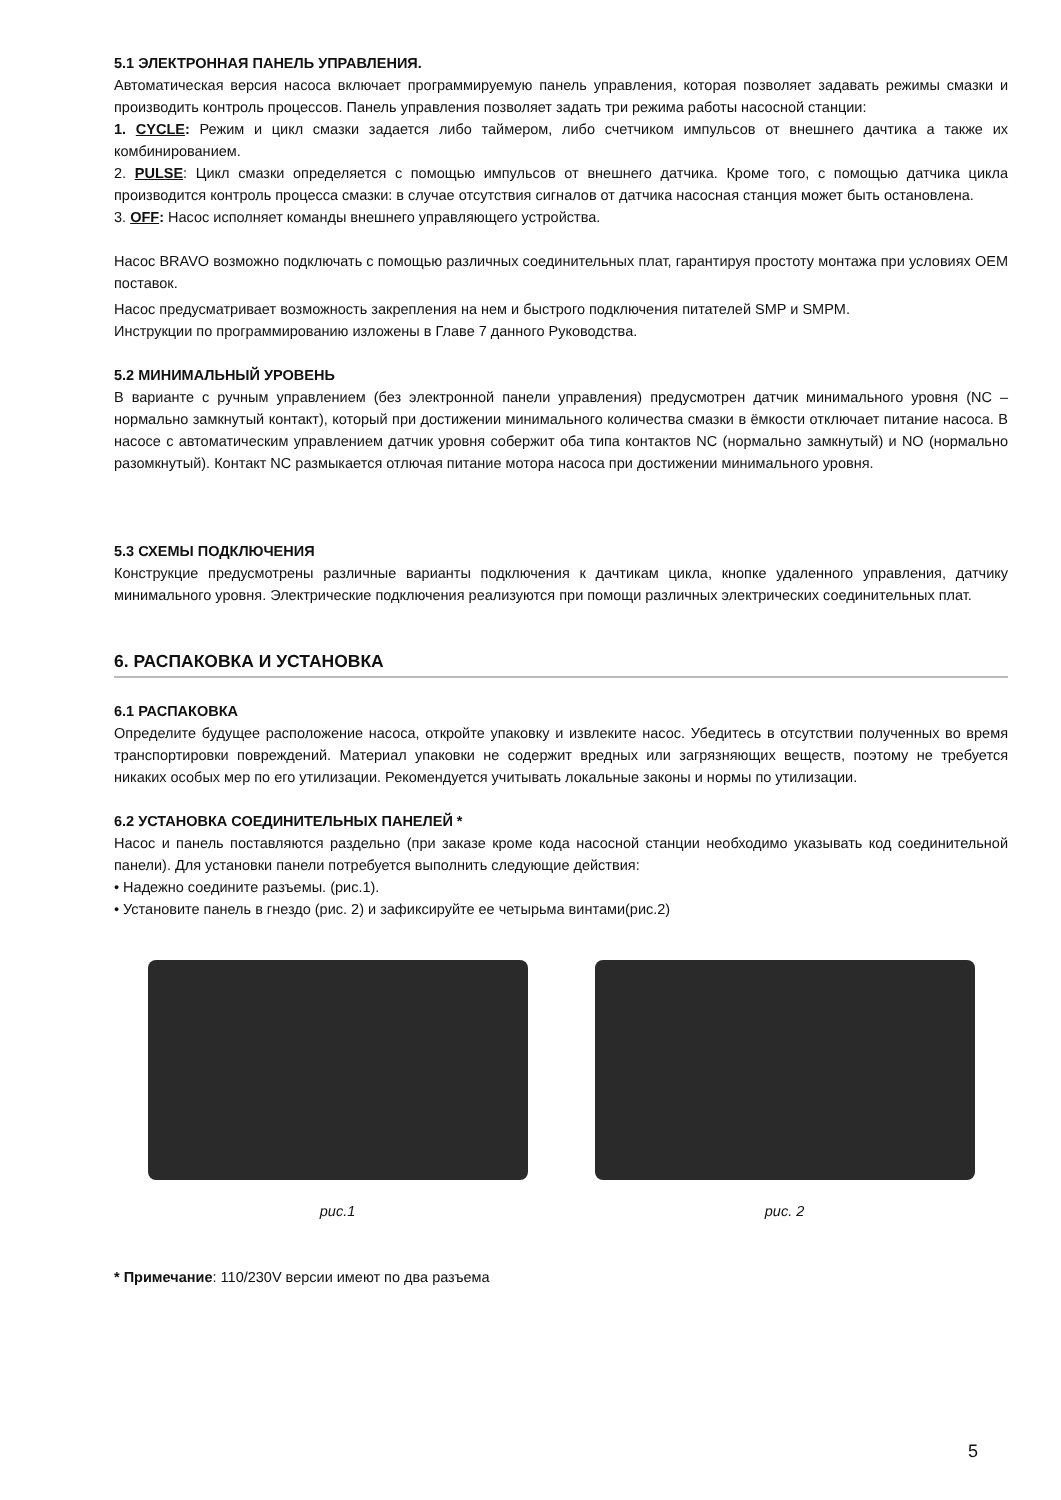5.1 ЭЛЕКТРОННАЯ ПАНЕЛЬ УПРАВЛЕНИЯ.
Автоматическая версия насоса включает программируемую панель управления, которая позволяет задавать режимы смазки и производить контроль процессов. Панель управления позволяет задать три режима работы насосной станции:
1. CYCLE: Режим и цикл смазки задается либо таймером, либо счетчиком импульсов от внешнего дачтика а также их комбинированием.
2. PULSE: Цикл смазки определяется с помощью импульсов от внешнего датчика. Кроме того, с помощью датчика цикла производится контроль процесса смазки: в случае отсутствия сигналов от датчика насосная станция может быть остановлена.
3. OFF: Насос исполняет команды внешнего управляющего устройства.
Насос BRAVO возможно подключать с помощью различных соединительных плат, гарантируя простоту монтажа при условиях OEM поставок.
Насос предусматривает возможность закрепления на нем и быстрого подключения питателей SMP и SMPM.
Инструкции по программированию изложены в Главе 7 данного Руководства.
5.2 МИНИМАЛЬНЫЙ УРОВЕНЬ
В варианте с ручным управлением (без электронной панели управления) предусмотрен датчик минимального уровня (NC – нормально замкнутый контакт), который при достижении минимального количества смазки в ёмкости отключает питание насоса. В насосе с автоматическим управлением датчик уровня собержит оба типа контактов NC (нормально замкнутый) и NO (нормально разомкнутый). Контакт NC размыкается отлючая питание мотора насоса при достижении минимального уровня.
5.3 СХЕМЫ ПОДКЛЮЧЕНИЯ
Конструкцие предусмотрены различные варианты подключения к дачтикам цикла, кнопке удаленного управления, датчику минимального уровня. Электрические подключения реализуются при помощи различных электрических соединительных плат.
6. РАСПАКОВКА И УСТАНОВКА
6.1 РАСПАКОВКА
Определите будущее расположение насоса, откройте упаковку и извлеките насос. Убедитесь в отсутствии полученных во время транспортировки повреждений. Материал упаковки не содержит вредных или загрязняющих веществ, поэтому не требуется никаких особых мер по его утилизации. Рекомендуется учитывать локальные законы и нормы по утилизации.
6.2 УСТАНОВКА СОЕДИНИТЕЛЬНЫХ ПАНЕЛЕЙ *
Насос и панель поставляются раздельно (при заказе кроме кода насосной станции необходимо указывать код соединительной панели). Для установки панели потребуется выполнить следующие действия:
• Надежно соедините разъемы. (рис.1).
• Установите панель в гнездо (рис. 2) и зафиксируйте ее четырьма винтами(рис.2)
рис.1 рис. 2
* Примечание: 110/230V версии имеют по два разъема
5